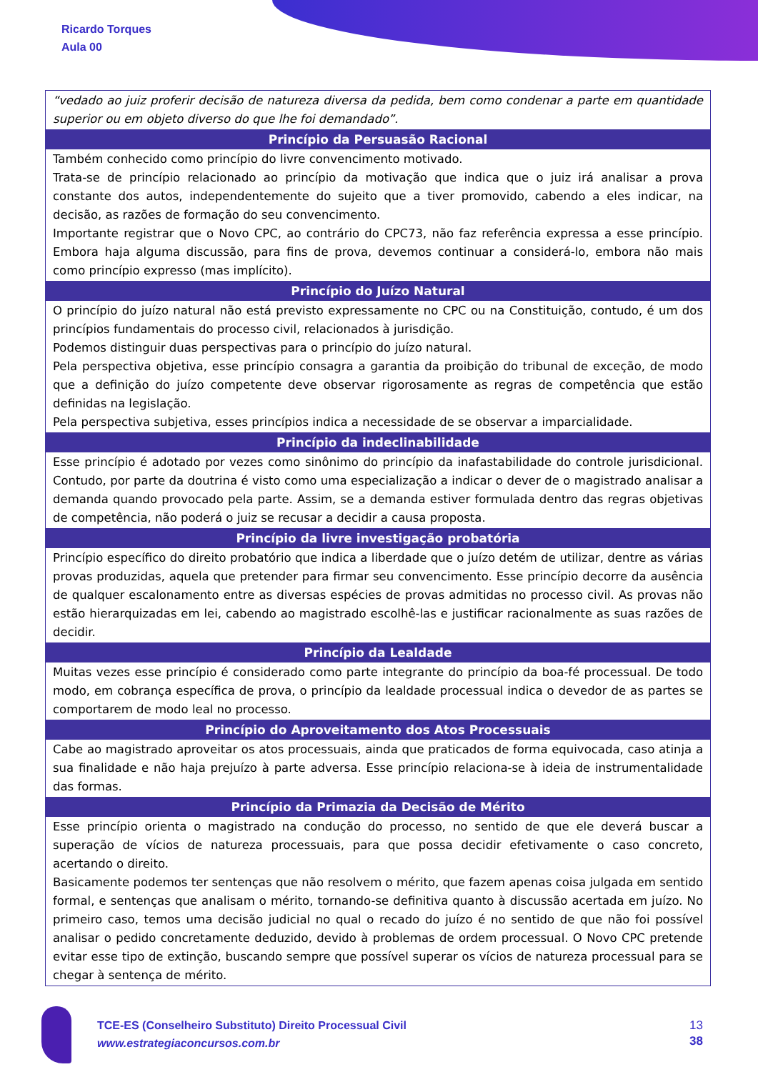Ricardo Torques
Aula 00
| “vedado ao juiz proferir decisão de natureza diversa da pedida, bem como condenar a parte em quantidade superior ou em objeto diverso do que lhe foi demandado”. |
| Princípio da Persuasão Racional |
| Também conhecido como princípio do livre convencimento motivado. Trata-se de princípio relacionado ao princípio da motivação que indica que o juiz irá analisar a prova constante dos autos, independentemente do sujeito que a tiver promovido, cabendo a eles indicar, na decisão, as razões de formação do seu convencimento. Importante registrar que o Novo CPC, ao contrário do CPC73, não faz referência expressa a esse princípio. Embora haja alguma discussão, para fins de prova, devemos continuar a considerá-lo, embora não mais como princípio expresso (mas implícito). |
| Princípio do Juízo Natural |
| O princípio do juízo natural não está previsto expressamente no CPC ou na Constituição, contudo, é um dos princípios fundamentais do processo civil, relacionados à jurisdição. Podemos distinguir duas perspectivas para o princípio do juízo natural. Pela perspectiva objetiva, esse princípio consagra a garantia da proibição do tribunal de exceção, de modo que a definição do juízo competente deve observar rigorosamente as regras de competência que estão definidas na legislação. Pela perspectiva subjetiva, esses princípios indica a necessidade de se observar a imparcialidade. |
| Princípio da indeclinabilidade |
| Esse princípio é adotado por vezes como sinônimo do princípio da inafastabilidade do controle jurisdicional. Contudo, por parte da doutrina é visto como uma especialização a indicar o dever de o magistrado analisar a demanda quando provocado pela parte. Assim, se a demanda estiver formulada dentro das regras objetivas de competência, não poderá o juiz se recusar a decidir a causa proposta. |
| Princípio da livre investigação probatória |
| Princípio específico do direito probatório que indica a liberdade que o juízo detém de utilizar, dentre as várias provas produzidas, aquela que pretender para firmar seu convencimento. Esse princípio decorre da ausência de qualquer escalonamento entre as diversas espécies de provas admitidas no processo civil. As provas não estão hierarquizadas em lei, cabendo ao magistrado escolhê-las e justificar racionalmente as suas razões de decidir. |
| Princípio da Lealdade |
| Muitas vezes esse princípio é considerado como parte integrante do princípio da boa-fé processual. De todo modo, em cobrança específica de prova, o princípio da lealdade processual indica o devedor de as partes se comportarem de modo leal no processo. |
| Princípio do Aproveitamento dos Atos Processuais |
| Cabe ao magistrado aproveitar os atos processuais, ainda que praticados de forma equivocada, caso atinja a sua finalidade e não haja prejuízo à parte adversa. Esse princípio relaciona-se à ideia de instrumentalidade das formas. |
| Princípio da Primazia da Decisão de Mérito |
| Esse princípio orienta o magistrado na condução do processo, no sentido de que ele deverá buscar a superação de vícios de natureza processuais, para que possa decidir efetivamente o caso concreto, acertando o direito. Basicamente podemos ter sentenças que não resolvem o mérito, que fazem apenas coisa julgada em sentido formal, e sentenças que analisam o mérito, tornando-se definitiva quanto à discussão acertada em juízo. No primeiro caso, temos uma decisão judicial no qual o recado do juízo é no sentido de que não foi possível analisar o pedido concretamente deduzido, devido à problemas de ordem processual. O Novo CPC pretende evitar esse tipo de extinção, buscando sempre que possível superar os vícios de natureza processual para se chegar à sentença de mérito. |
TCE-ES (Conselheiro Substituto) Direito Processual Civil
www.estrategiaconcursos.com.br
13
38